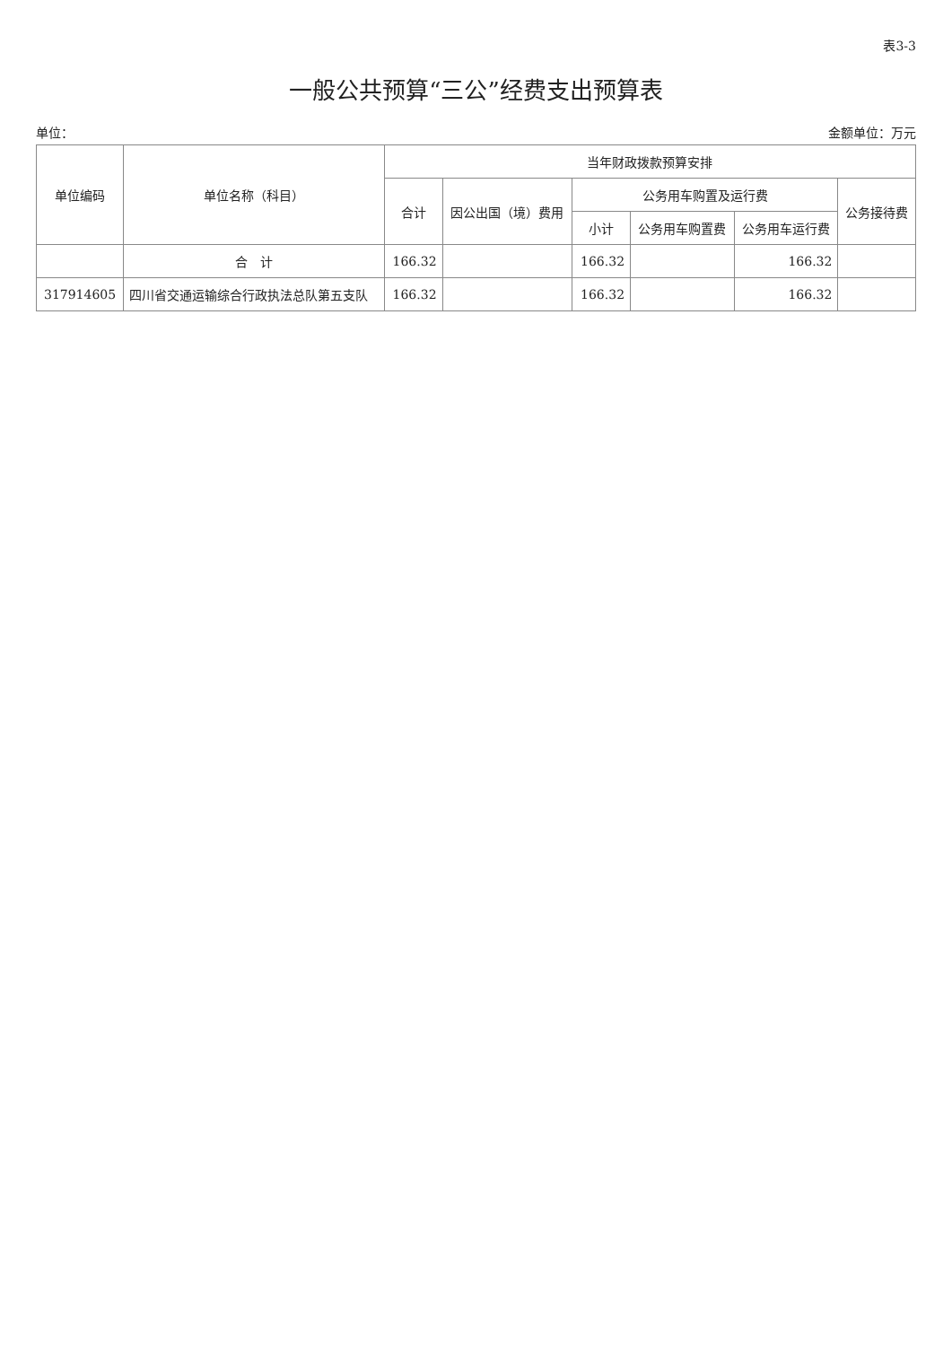表3-3
一般公共预算“三公”经费支出预算表
单位： 金额单位：万元
| 单位编码 | 单位名称（科目） | 当年财政拨款预算安排 | | | | | |
| --- | --- | --- | --- | --- | --- | --- | --- |
| | | 合计 | 因公出国（境）费用 | 公务用车购置及运行费 | | | 公务接待费 |
| | | | | 小计 | 公务用车购置费 | 公务用车运行费 | |
| | 合 计 | 166.32 | | 166.32 | | 166.32 | |
| 317914605 | 四川省交通运输综合行政执法总队第五支队 | 166.32 | | 166.32 | | 166.32 | |